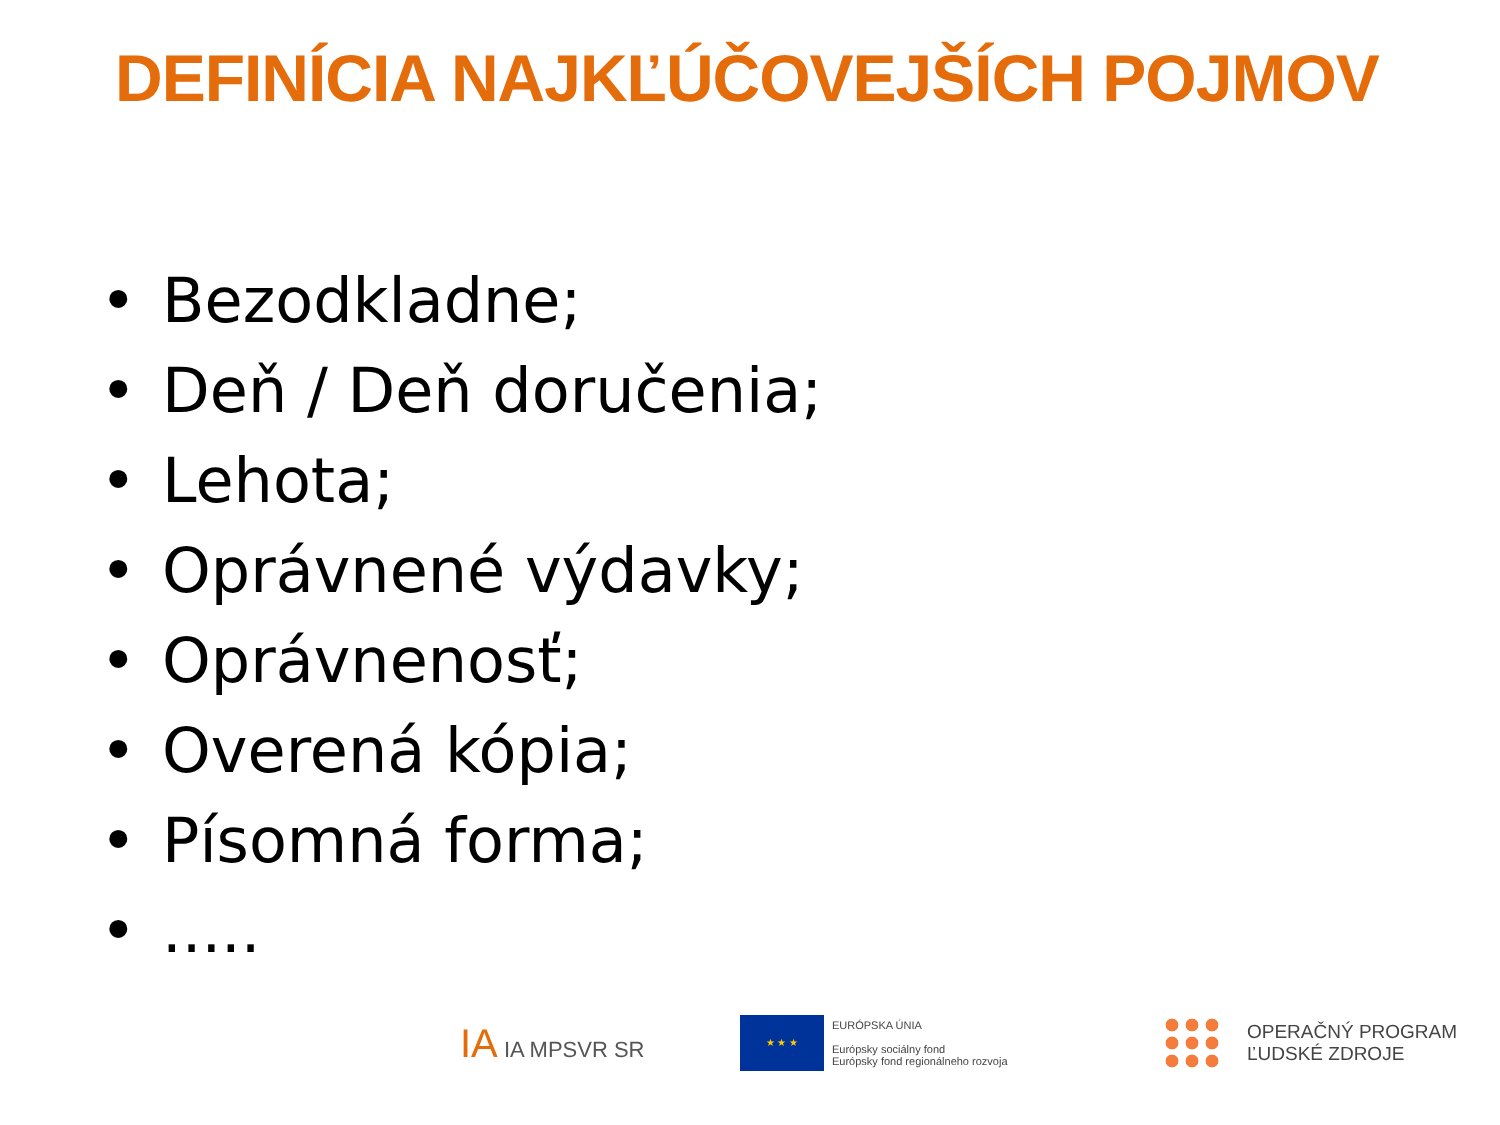DEFINÍCIA NAJKĽÚČOVEJŠÍCH POJMOV
• Bezodkladne;
• Deň / Deň doručenia;
• Lehota;
• Oprávnené výdavky;
• Oprávnenosť;
• Overená kópia;
• Písomná forma;
•.....
IA IA MPSVR SR
★ ★ ★
EURÓPSKA ÚNIA
Európsky sociálny fond
Európsky fond regionálneho rozvoja
OPERAČNÝ PROGRAM
ĽUDSKÉ ZDROJE